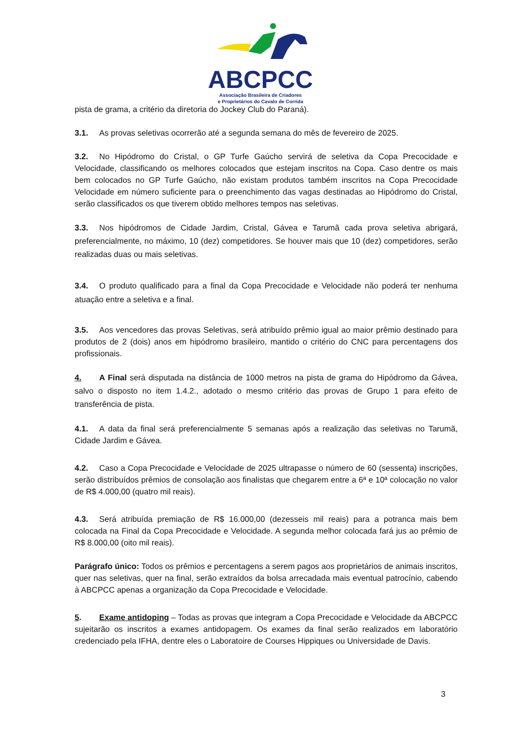ABCPCC
Associação Brasileira de Criadores
e Proprietários do Cavalo de Corrida
pista de grama, a critério da diretoria do Jockey Club do Paraná).
3.1. As provas seletivas ocorrerão até a segunda semana do mês de fevereiro de 2025.
3.2. No Hipódromo do Cristal, o GP Turfe Gaúcho servirá de seletiva da Copa Precocidade e Velocidade, classificando os melhores colocados que estejam inscritos na Copa. Caso dentre os mais bem colocados no GP Turfe Gaúcho, não existam produtos também inscritos na Copa Precocidade Velocidade em número suficiente para o preenchimento das vagas destinadas ao Hipódromo do Cristal, serão classificados os que tiverem obtido melhores tempos nas seletivas.
3.3. Nos hipódromos de Cidade Jardim, Cristal, Gávea e Tarumã cada prova seletiva abrigará, preferencialmente, no máximo, 10 (dez) competidores. Se houver mais que 10 (dez) competidores, serão realizadas duas ou mais seletivas.
3.4. O produto qualificado para a final da Copa Precocidade e Velocidade não poderá ter nenhuma atuação entre a seletiva e a final.
3.5. Aos vencedores das provas Seletivas, será atribuído prêmio igual ao maior prêmio destinado para produtos de 2 (dois) anos em hipódromo brasileiro, mantido o critério do CNC para percentagens dos profissionais.
4. A Final será disputada na distância de 1000 metros na pista de grama do Hipódromo da Gávea, salvo o disposto no item 1.4.2., adotado o mesmo critério das provas de Grupo 1 para efeito de transferência de pista.
4.1. A data da final será preferencialmente 5 semanas após a realização das seletivas no Tarumã, Cidade Jardim e Gávea.
4.2. Caso a Copa Precocidade e Velocidade de 2025 ultrapasse o número de 60 (sessenta) inscrições, serão distribuídos prêmios de consolação aos finalistas que chegarem entre a 6ª e 10ª colocação no valor de R$ 4.000,00 (quatro mil reais).
4.3. Será atribuída premiação de R$ 16.000,00 (dezesseis mil reais) para a potranca mais bem colocada na Final da Copa Precocidade e Velocidade. A segunda melhor colocada fará jus ao prêmio de R$ 8.000,00 (oito mil reais).
Parágrafo único: Todos os prêmios e percentagens a serem pagos aos proprietários de animais inscritos, quer nas seletivas, quer na final, serão extraídos da bolsa arrecadada mais eventual patrocínio, cabendo à ABCPCC apenas a organização da Copa Precocidade e Velocidade.
5. Exame antidoping – Todas as provas que integram a Copa Precocidade e Velocidade da ABCPCC sujeitarão os inscritos a exames antidopagem. Os exames da final serão realizados em laboratório credenciado pela IFHA, dentre eles o Laboratoire de Courses Hippiques ou Universidade de Davis.
3